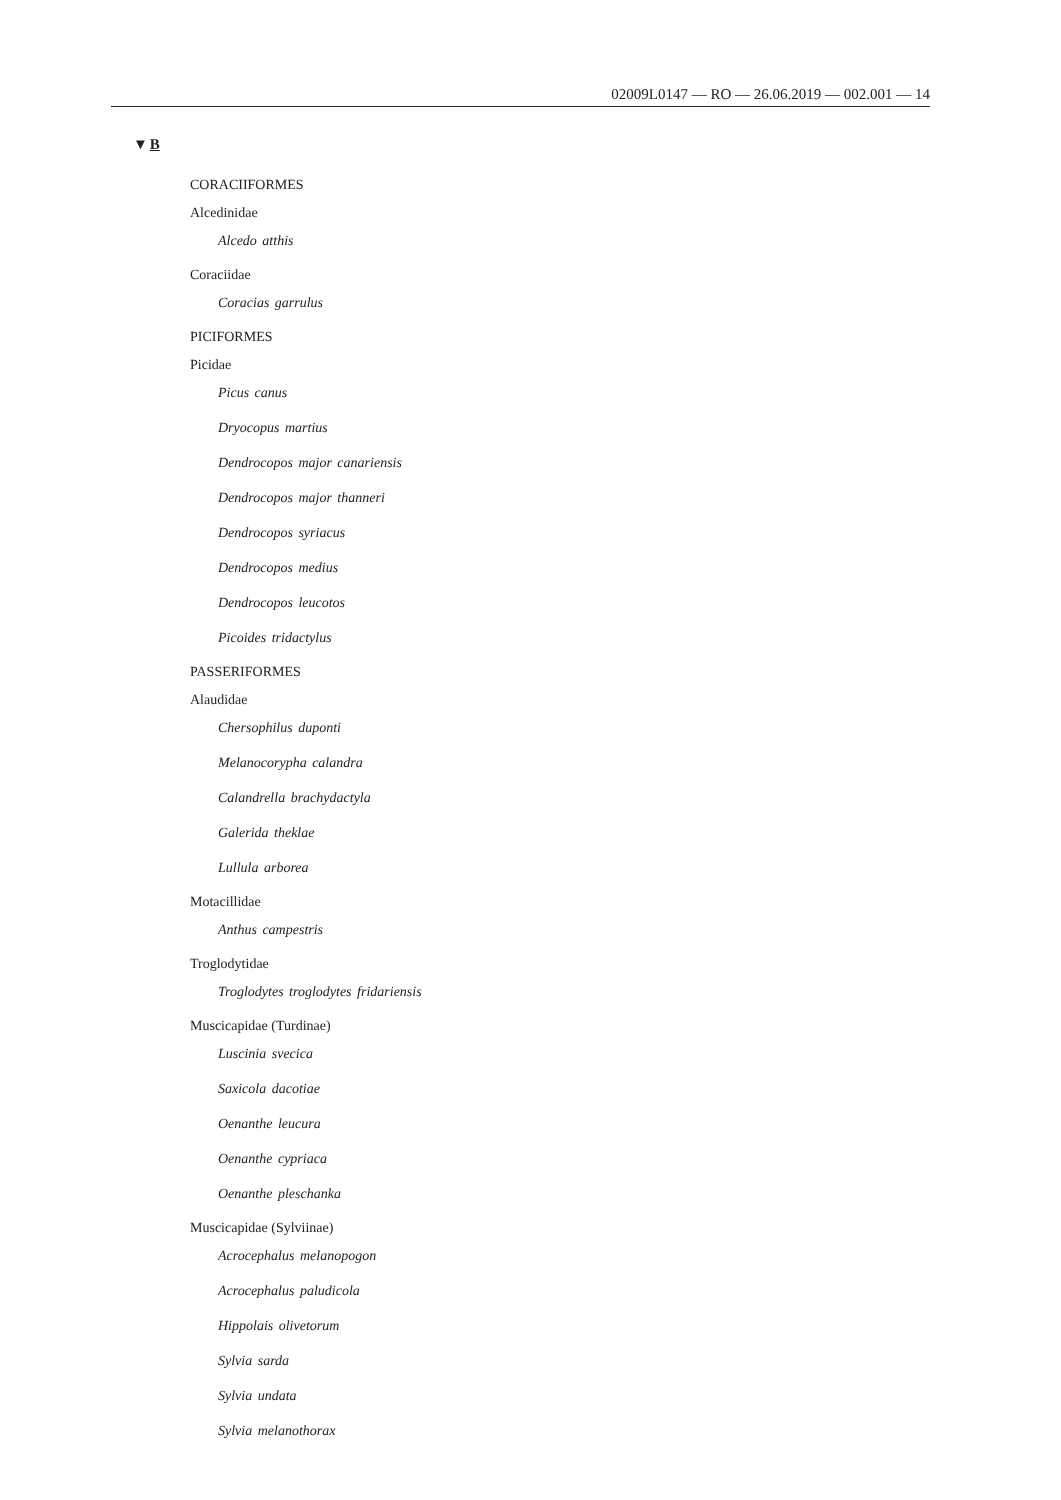02009L0147 — RO — 26.06.2019 — 002.001 — 14
▼B
CORACIIFORMES
Alcedinidae
Alcedo atthis
Coraciidae
Coracias garrulus
PICIFORMES
Picidae
Picus canus
Dryocopus martius
Dendrocopos major canariensis
Dendrocopos major thanneri
Dendrocopos syriacus
Dendrocopos medius
Dendrocopos leucotos
Picoides tridactylus
PASSERIFORMES
Alaudidae
Chersophilus duponti
Melanocorypha calandra
Calandrella brachydactyla
Galerida theklae
Lullula arborea
Motacillidae
Anthus campestris
Troglodytidae
Troglodytes troglodytes fridariensis
Muscicapidae (Turdinae)
Luscinia svecica
Saxicola dacotiae
Oenanthe leucura
Oenanthe cypriaca
Oenanthe pleschanka
Muscicapidae (Sylviinae)
Acrocephalus melanopogon
Acrocephalus paludicola
Hippolais olivetorum
Sylvia sarda
Sylvia undata
Sylvia melanothorax